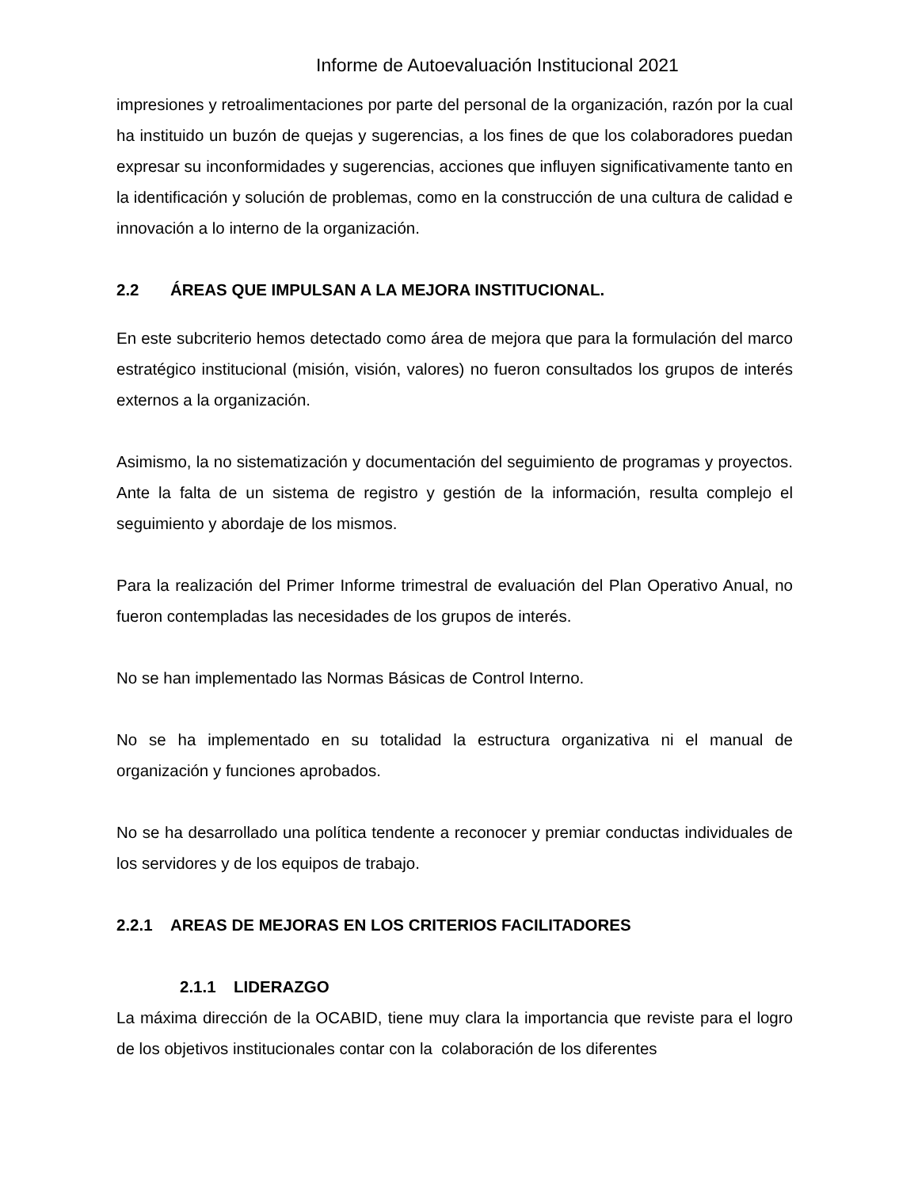Informe de Autoevaluación Institucional 2021
impresiones y retroalimentaciones por parte del personal de la organización, razón por la cual ha instituido un buzón de quejas y sugerencias, a los fines de que los colaboradores puedan expresar su inconformidades y sugerencias, acciones que influyen significativamente tanto en la identificación y solución de problemas, como en la construcción de una cultura de calidad e innovación a lo interno de la organización.
2.2 ÁREAS QUE IMPULSAN A LA MEJORA INSTITUCIONAL.
En este subcriterio hemos detectado como área de mejora que para la formulación del marco estratégico institucional (misión, visión, valores) no fueron consultados los grupos de interés externos a la organización.
Asimismo, la no sistematización y documentación del seguimiento de programas y proyectos. Ante la falta de un sistema de registro y gestión de la información, resulta complejo el seguimiento y abordaje de los mismos.
Para la realización del Primer Informe trimestral de evaluación del Plan Operativo Anual, no fueron contempladas las necesidades de los grupos de interés.
No se han implementado las Normas Básicas de Control Interno.
No se ha implementado en su totalidad la estructura organizativa ni el manual de organización y funciones aprobados.
No se ha desarrollado una política tendente a reconocer y premiar conductas individuales de los servidores y de los equipos de trabajo.
2.2.1 AREAS DE MEJORAS EN LOS CRITERIOS FACILITADORES
2.1.1 LIDERAZGO
La máxima dirección de la OCABID, tiene muy clara la importancia que reviste para el logro de los objetivos institucionales contar con la colaboración de los diferentes